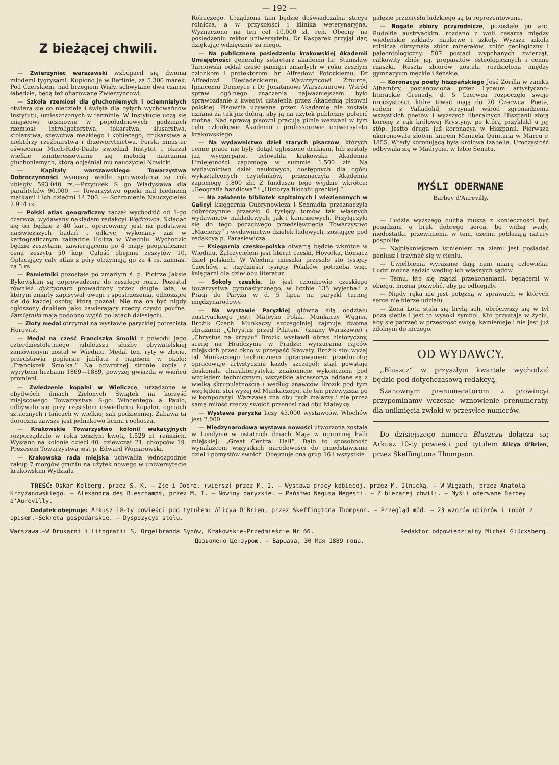— 192 —
Z bieżącej chwili.
— Zwierzyniec warszawski wzbogacił się dwoma młodemi tygrysami. Kupiono je w Berlinie, za 5.300 marek. Pod Czerskiem, nad brzegiem Wisły, schwytane dwa czarne łabędzie, będą też ofiarowane Zwierzyńcowi.
— Szkoła rzemiosł dla głuchoniemych i ociemniałych otwiera się co niedziela i święta dla byłych wychowańców Instytutu, umieszczonych w terminie. W Instytucie uczą się miejscowi uczniowie w popołudniowych godzinach rzemiosł: introligatorstwa, tokarstwa, ślusarstwa, stolarstwa, szewctwa mezkiego i kobiecego, drukarstwa a niektórzy rzeźbiarstwa i drzeworytnictwa. Perski minister oświecenia Much-Ride-Daulo zwiedzał Instytut i okazał wielkie zainteressowanie się metodą nauczania głuchoniemych, którą objaśniał mu nauczyciel Nowicki.
— Kapitały warszawskiego Towarzystwa Dobroczynności wynoszą wedle sprawozdania za rok ubiegły 593.040 rs.—Przytułek S go Władysława dla paralityków 90.000. — Towarzystwo opieki nad biednemi matkami i ich dziećmi 14.700. — Schronienie Nauczycielek 2.914 rs.
— Polski atlas geograficzny zaczął wychodzić od 1-go czerwca, wydawany nakładem redakcyi Wędrowca. Składać się on będzie z 40 kart, opracowany jest na podstawie najświeższych badań i odkryć, wykonany zaś w kartograficznym zakładzie Holtza w Wiedniu. Wychodzić będzie zeszytami, zawierającemi po 4 mapy geograficzne; cena zeszytu 50 kop. Całość obejmie zeszytów 10. Opłacający cały atlas z góry otrzymają go za 4 rs. zamiast za 5 rs.
— Pamiętniki pozostałe po zmarłym ś. p. Piotrze Jaksie Bykowskim są doprowadzone do zeszłego roku. Pozostał również dykcyonarz prowadzony przez długie lata, w którym zmarły zapisywał uwagi i spostrzeżenia, odnoszące się do każdej osoby, którą poznał. Nie ma on być nigdy ogłoszony drukiem jako zawierający rzeczy czysto poufne. Pamiętniki mają podobno wyjść po latach dziesięciu.
— Złoty medal otrzymał na wystawie paryzkiej potrecista Horovitz.
— Medal na cześć Franciszka Smolki z powodu jego czterdziestoletniego jubileuszu służby obywatelskiej zamówionym został w Wiedniu. Medal ten, ryty w złocie, przedstawia popiersie jubilata z napisem w około: „Franciszek Smolka.“ Na odwrotnej stronie kopia z wyrytemi liczbami 1869—1889, powyżej gwiazda w wieńcu promieni.
— Zwiedzenie kopalni w Wieliczce, urządzone w obydwóch dniach Zielonych Świątek na korzyść miejscowego Towarzystwa S-go Wincentego a Paulo, odbywało się przy rzęsistem oświetleniu kopalni, ogniach sztucznych i tańcach w wielkiej sali podziemnej. Zabawa ta doroczna zawsze jest jednakowo liczna i ochocza.
— Krakowskie Towarzystwo kolonii wakacyjnych rozporządzało w roku zeszłym kwotą 1.529 zł. reńskich. Wysłano na kolonie dzieci 40: dziewcząt 21, chłopców 19. Prezesem Towarzystwa jest p. Edward Wojnarowski.
— Krakowska rada miejska uchwaliła jednozgodnie zakup 7 morgów gruntu na użytek nowego w uniwersytecie krakowskim Wydziału
Rolniczego. Urządzona tam będzie doświadczalna stacya rolnicza, a w przyszłości i klinika weterynaryjna. Wyznaczono na ten cel 10.000 zł. reń. Obecny na posiedzeniu rektor uniwersytetu, Dr Kasparek przyjął dar, dziękując wdzięcznie za niego.
— Na publicznem posiedzeniu krakowskiej Akademii Umiejętności generalny sekretarz akademii hr. Stanisław Tarnowski oddał cześć pamięci zmarłych w roku zeszłym członkom i protektorom: hr. Alfredowi Potockiemu, Dr Alfredowi Biesiadeckiemu, Wawrzyńcowi Żmurce, Ignacemu Domeyce i Dr Jonatanowi Warszauerowi. Wśród spraw ogólnego znaczenia najważniejszem było sprawozdanie z kwestyi ustalenia przez Akademią pisowni polskiej. Pisownia używana przez Akademię nie została uznana za tak już dobrą, aby ją na użytek publiczny polecić można. Nad sprawą pisowni pracują pilnie wezwani w tym celu członkowie Akademii i professorowie uniwersytetu krakowskiego.
— Na wydawnictwo dzieł starych pisarzów, których cenne prace nie były dotąd ogłoszone drukiem, lub zostały już wyczerpane, uchwaliła krakowska Akademia Umiejętności zapomogę w summie 1.500 złr. Na wydawnictwo dzieł naukowych, dostępnych dla ogółu wykształconych czytelników, przeznaczyła Akademia zapomogę 1.800 złr. Z funduszu tego wyjdzie wkrótce: „Geografia handlowa“ i „Historya filozofii greckiej.“
— Na założenie bibliotek szpitalnych i więziennnych w Galicyi księgarnia Gubrynowicza i Schmidta przeznaczyła dobroczynnie przeszło 6 tysięcy tomów tak własnych wydawnictw nakładowych, jak i komissowych. Przyłączyło się do tego poczciwego przedsięwzięcia Towarzystwo „Macierzy“ i wydawnictwo dziełek ludowych, zostające pod redakcyą p. Parasiewicza.
— Księgarnia czesko-polska otwartą będzie wkrótce w Wiedniu. Założycielem jest literat czeski, Hovorka, tłómacz dzieł polskich. W Wiedniu mieszka przeszło sto tysięcy Czechów, a trzydzieści tysięcy Polaków, potrzeba więc księgarni dla dzieł obu literatur.
— Sokoły czeskie, to jest członkowie czeskiego towarzystwa gymnastycznego, w liczbie 135 wyjechali z Pragi do Paryża w d. 5 lipca na paryzkl turniej międzynarodowy.
— Na wystawie Paryzkiej główną siłą oddziału austryackiego jest: Mateyko Polak, Munkaczy Węgier, Brożik Czech. Munkaczy szczególniej zajmuje dwoma obrazami: „Chrystus przed Piłatem“ (znany Warszawie) i „Chrystus na krzyżu“ Brożik wystawił obraz historyczny, scenę na Hradczynie w Pradze: wyrzucania rajców miejskich przez okno w przepaść Sławaty. Brożik stoi wyżej od Munkaczego technicznem opracowaniem przedmiotu; opracowuje artystycznie każdy szczegół: ztąd powstaje doskonała charakterystyka, znakomicie wykończona pod względem technicznym; wszystkie akcessorya oddane są z wielką skrupulatnością i według znawców Brożik pod tym względem stoi wyżej od Munkaczego, ale ten przewyższa go w kompozycyi. Warszawa zna obu tych malarzy i nie przez samą miłość rzeczy swoich przenosi nad obu Mateykę.
— Wystawa paryzka liczy 43.000 wystawców. Włochów jest 2.000.
— Międzynarodowa wystawa nowości utworzona została w Londynie w ostatnich dniach Maja w ogromnej halli miejskiej: „Great Central Hall“. Dało to sposobność wynalazcom wszystkich narodowości do przedstawienia dzieł i pomysłów swoich. Obejmuje ona grup 16 i wszystkie
gałęzie przemysłu ludzkiego są tu reprezentowane.
— Bogate zbiory przyrodnicze, pozostałe po arc. Rudolfie austryackim, rozdano z woli cesarza między wiedeńskie zakłady naukowe i szkoły. Wyższa szkoła rolnicza otrzymała zbiór minerałów, zbiór geologiczny i paleontologiczny, 507 postaci wypchanych zwierząt, całkowity zbiór jej, preparatów osteologicznych i cenne czaszki. Reszta zbiorów została rozdzielona między gymnazyum męzkie i żeńskie.
— Koronacya poety hiszpańskiego José Zorilla w zamku Alhambry, postanowiona przez Lyceum artystyczno-literackie Grenady, d. 5 Czerwca rozpoczęło swoje uroczystości, które trwać mają do 20 Czerwca. Poeta, rodem z Valladolid, otrzymał wśród zgromadzenia wszystkich poetów i wyższych liberalnych Hiszpanii złotą koronę z rąk królowej Krystyny, po którą przyklakł u jej stóp. Jestto druga już koronacya w Hiszpanii. Pierwsza ukoronowała złotym laurem Manuela Quintana w Marcu r. 1855. Wtedy koronującą była królowa Izabella. Uroczystość odbywała się w Madrycie, w Izbie Senatu.
MYŚLI ODERWANE
Barbey d'Aurevilly.
— Ludzie wyższego ducha muszą z konieczności być posądzani o brak dobrego serca, bo widzą wady, niedostatki, przewinienia w tem, czemu pobłażają natury pospolite.
— Najpiękniejszem istnieniem na ziemi jest posiadać geniusz i trzymać się w cieniu.
— Uwielbienia wyrażane dają nam miarę człowieka. Ludzi można sądzić według ich własnych sądów.
— Temu, kto się rządzi przekonaniami, będącemi w obiegu, można pozwolić, aby go odbiegały.
— Nigdy ręka nie jest potężną w sprawach, w których serce nie bierze udziału.
— Żona Lota stała się bryłą soli, obróciwszy się w tył poza siebie i jest to wysoki symbol. Kto przystaje w życiu, aby się patrzeć w przeszłość swoję, kamienieje i nie jest już zdolnym do niczego.
OD WYDAWCY.
,,Bluszcz“ w przyszłym kwartale wychodzić będzie pod dotychczasową redakcyą.
Szanownym prenumeratorom z prowincyi przypominamy wczesne wznowienie prenumeraty, dla uniknięcia zwłoki w przesyłce numerów.
Do dzisiejszego numeru Bluszczu dołącza się Arkusz 10-ty powieści pod tytułem Alicya O'Brien, przez Skeffingtona Thompson.
TREŚĆ: Oskar Kolberg, przez S. K. — Złe i Dobre, (wiersz) przez M. I. — Wystawa pracy kobiecej. przez M. Ilnicką. — W Więzach, przez Anatola Krzyżanowskiego. — Alexandra des Bleschamps, przez M. I. — Nowiny paryzkie. — Państwo Negusa Negesti. — Z bieżącej chwili. — Myśli oderwane Barbey d'Aurevilly.
Dodatek obejmuje: Arkusz 10-ty powieści pod tytułem: Alicya O'Brien, przez Skeffingtona Thompson. — Przegląd mód. — 23 wzorów ubiorów i robót z opisem.—Sekreta gospodarskie. — Dyspozycya stołu.
Warszawa.—W Drukarni i Litografii S. Orgelbranda Synów, Krakowskie-Przedmieście Nr 66. Redaktor odpowiedzialny Michał Glücksberg.
Дозволено Цензурою. — Варшава, 30 Мая 1889 года.